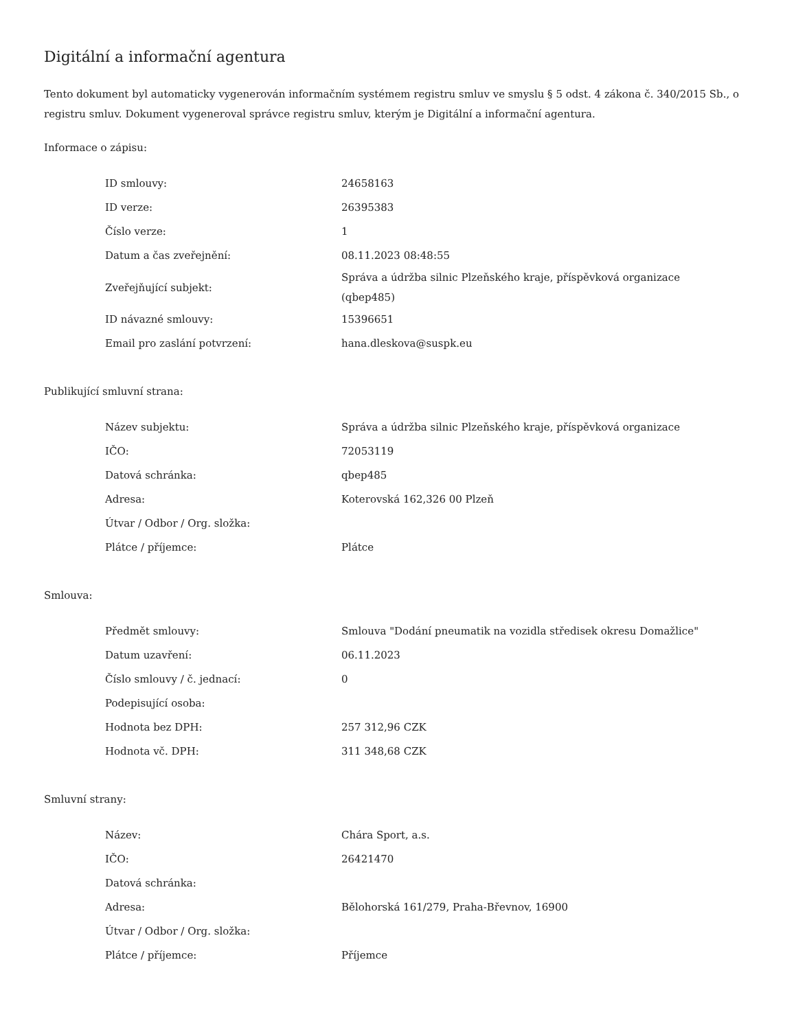Digitální a informační agentura
Tento dokument byl automaticky vygenerován informačním systémem registru smluv ve smyslu § 5 odst. 4 zákona č. 340/2015 Sb., o registru smluv. Dokument vygeneroval správce registru smluv, kterým je Digitální a informační agentura.
Informace o zápisu:
| ID smlouvy: | 24658163 |
| ID verze: | 26395383 |
| Číslo verze: | 1 |
| Datum a čas zveřejnění: | 08.11.2023 08:48:55 |
| Zveřejňující subjekt: | Správa a údržba silnic Plzeňského kraje, příspěvková organizace (qbep485) |
| ID návazné smlouvy: | 15396651 |
| Email pro zaslání potvrzení: | hana.dleskova@suspk.eu |
Publikující smluvní strana:
| Název subjektu: | Správa a údržba silnic Plzeňského kraje, příspěvková organizace |
| IČO: | 72053119 |
| Datová schránka: | qbep485 |
| Adresa: | Koterovská 162,326 00 Plzeň |
| Útvar / Odbor / Org. složka: | |
| Plátce / příjemce: | Plátce |
Smlouva:
| Předmět smlouvy: | Smlouva "Dodání pneumatik na vozidla středisek okresu Domažlice" |
| Datum uzavření: | 06.11.2023 |
| Číslo smlouvy / č. jednací: | 0 |
| Podepisující osoba: | |
| Hodnota bez DPH: | 257 312,96 CZK |
| Hodnota vč. DPH: | 311 348,68 CZK |
Smluvní strany:
| Název: | Chára Sport, a.s. |
| IČO: | 26421470 |
| Datová schránka: | |
| Adresa: | Bělohorská 161/279, Praha-Břevnov, 16900 |
| Útvar / Odbor / Org. složka: | |
| Plátce / příjemce: | Příjemce |